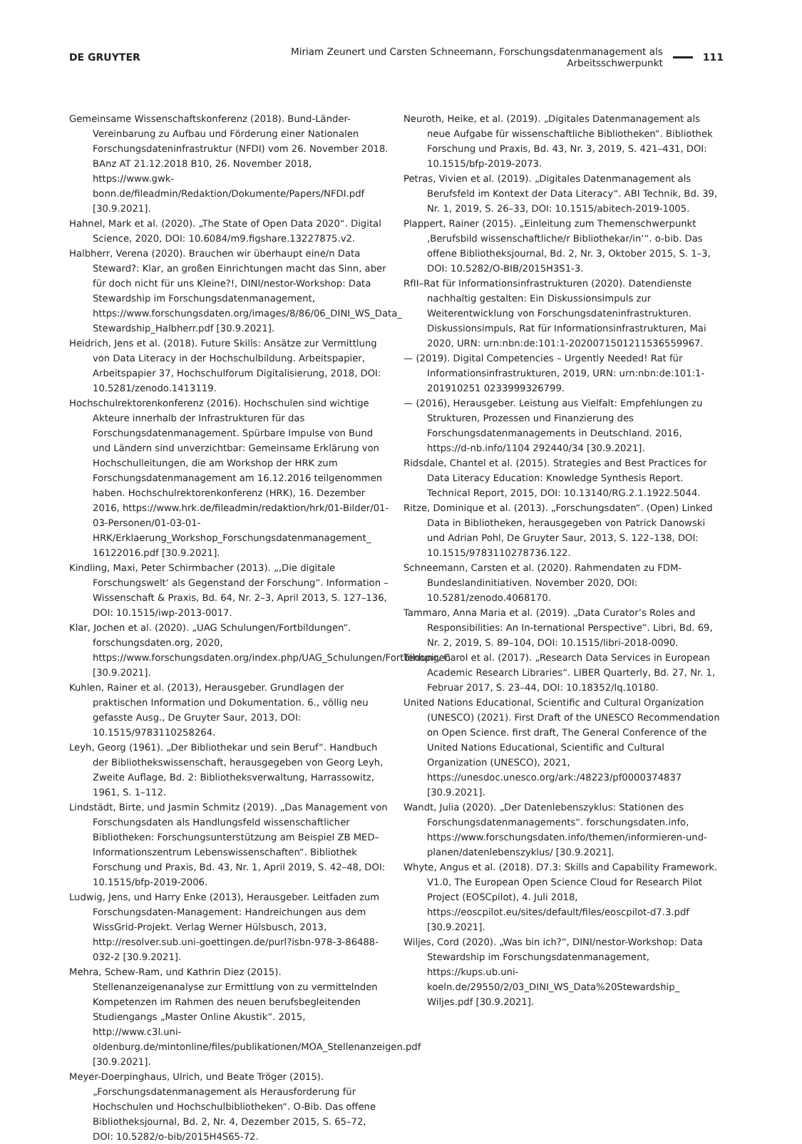DE GRUYTER Miriam Zeunert und Carsten Schneemann, Forschungsdatenmanagement als Arbeitsschwerpunkt 111
Gemeinsame Wissenschaftskonferenz (2018). Bund-Länder-Vereinbarung zu Aufbau und Förderung einer Nationalen Forschungsdateninfrastruktur (NFDI) vom 26. November 2018. BAnz AT 21.12.2018 B10, 26. November 2018, https://www.gwk-bonn.de/fileadmin/Redaktion/Dokumente/Papers/NFDI.pdf [30.9.2021].
Hahnel, Mark et al. (2020). „The State of Open Data 2020“. Digital Science, 2020, DOI: 10.6084/m9.figshare.13227875.v2.
Halbherr, Verena (2020). Brauchen wir überhaupt eine/n Data Steward?: Klar, an großen Einrichtungen macht das Sinn, aber für doch nicht für uns Kleine?!, DINI/nestor-Workshop: Data Stewardship im Forschungsdatenmanagement, https://www.forschungsdaten.org/images/8/86/06_DINI_WS_Data_ Stewardship_Halbherr.pdf [30.9.2021].
Heidrich, Jens et al. (2018). Future Skills: Ansätze zur Vermittlung von Data Literacy in der Hochschulbildung. Arbeitspapier, Arbeitspapier 37, Hochschulforum Digitalisierung, 2018, DOI: 10.5281/zenodo.1413119.
Hochschulrektorenkonferenz (2016). Hochschulen sind wichtige Akteure innerhalb der Infrastrukturen für das Forschungsdatenmanagement. Spürbare Impulse von Bund und Ländern sind unverzichtbar: Gemeinsame Erklärung von Hochschulleitungen, die am Workshop der HRK zum Forschungsdatenmanagement am 16.12.2016 teilgenommen haben. Hochschulrektorenkonferenz (HRK), 16. Dezember 2016, https://www.hrk.de/fileadmin/redaktion/hrk/01-Bilder/01-03-Personen/01-03-01-HRK/Erklaerung_Workshop_Forschungsdatenmanagement_ 16122016.pdf [30.9.2021].
Kindling, Maxi, Peter Schirmbacher (2013). „‚Die digitale Forschungswelt‘ als Gegenstand der Forschung“. Information – Wissenschaft & Praxis, Bd. 64, Nr. 2–3, April 2013, S. 127–136, DOI: 10.1515/iwp-2013-0017.
Klar, Jochen et al. (2020). „UAG Schulungen/Fortbildungen“. forschungsdaten.org, 2020, https://www.forschungsdaten.org/index.php/UAG_Schulungen/Fortbildungen [30.9.2021].
Kuhlen, Rainer et al. (2013), Herausgeber. Grundlagen der praktischen Information und Dokumentation. 6., völlig neu gefasste Ausg., De Gruyter Saur, 2013, DOI: 10.1515/9783110258264.
Leyh, Georg (1961). „Der Bibliothekar und sein Beruf“. Handbuch der Bibliothekswissenschaft, herausgegeben von Georg Leyh, Zweite Auflage, Bd. 2: Bibliotheksverwaltung, Harrassowitz, 1961, S. 1–112.
Lindstädt, Birte, und Jasmin Schmitz (2019). „Das Management von Forschungsdaten als Handlungsfeld wissenschaftlicher Bibliotheken: Forschungsunterstützung am Beispiel ZB MED–Informationszentrum Lebenswissenschaften“. Bibliothek Forschung und Praxis, Bd. 43, Nr. 1, April 2019, S. 42–48, DOI: 10.1515/bfp-2019-2006.
Ludwig, Jens, und Harry Enke (2013), Herausgeber. Leitfaden zum Forschungsdaten-Management: Handreichungen aus dem WissGrid-Projekt. Verlag Werner Hülsbusch, 2013, http://resolver.sub.uni-goettingen.de/purl?isbn-978-3-86488-032-2 [30.9.2021].
Mehra, Schew-Ram, und Kathrin Diez (2015). Stellenanzeigenanalyse zur Ermittlung von zu vermittelnden Kompetenzen im Rahmen des neuen berufsbegleitenden Studiengangs „Master Online Akustik“. 2015, http://www.c3l.uni-oldenburg.de/mintonline/files/publikationen/MOA_Stellenanzeigen.pdf [30.9.2021].
Meyer-Doerpinghaus, Ulrich, und Beate Tröger (2015). „Forschungsdatenmanagement als Herausforderung für Hochschulen und Hochschulbibliotheken“. O-Bib. Das offene Bibliotheksjournal, Bd. 2, Nr. 4, Dezember 2015, S. 65–72, DOI: 10.5282/o-bib/2015H4S65-72.
Neuroth, Heike, et al. (2019). „Digitales Datenmanagement als neue Aufgabe für wissenschaftliche Bibliotheken“. Bibliothek Forschung und Praxis, Bd. 43, Nr. 3, 2019, S. 421–431, DOI: 10.1515/bfp-2019-2073.
Petras, Vivien et al. (2019). „Digitales Datenmanagement als Berufsfeld im Kontext der Data Literacy“. ABI Technik, Bd. 39, Nr. 1, 2019, S. 26–33, DOI: 10.1515/abitech-2019-1005.
Plappert, Rainer (2015). „Einleitung zum Themenschwerpunkt ‚Berufsbild wissenschaftliche/r Bibliothekar/in‘“. o-bib. Das offene Bibliotheksjournal, Bd. 2, Nr. 3, Oktober 2015, S. 1–3, DOI: 10.5282/O-BIB/2015H3S1-3.
RfII–Rat für Informationsinfrastrukturen (2020). Datendienste nachhaltig gestalten: Ein Diskussionsimpuls zur Weiterentwicklung von Forschungsdateninfrastrukturen. Diskussionsimpuls, Rat für Informationsinfrastrukturen, Mai 2020, URN: urn:nbn:de:101:1-2020071501211536559967.
— (2019). Digital Competencies – Urgently Needed! Rat für Informationsinfrastrukturen, 2019, URN: urn:nbn:de:101:1-201910251 0233999326799.
— (2016), Herausgeber. Leistung aus Vielfalt: Empfehlungen zu Strukturen, Prozessen und Finanzierung des Forschungsdatenmanagements in Deutschland. 2016, https://d-nb.info/1104 292440/34 [30.9.2021].
Ridsdale, Chantel et al. (2015). Strategies and Best Practices for Data Literacy Education: Knowledge Synthesis Report. Technical Report, 2015, DOI: 10.13140/RG.2.1.1922.5044.
Ritze, Dominique et al. (2013). „Forschungsdaten“. (Open) Linked Data in Bibliotheken, herausgegeben von Patrick Danowski und Adrian Pohl, De Gruyter Saur, 2013, S. 122–138, DOI: 10.1515/9783110278736.122.
Schneemann, Carsten et al. (2020). Rahmendaten zu FDM-Bundeslandinitiativen. November 2020, DOI: 10.5281/zenodo.4068170.
Tammaro, Anna Maria et al. (2019). „Data Curator’s Roles and Responsibilities: An In-ternational Perspective“. Libri, Bd. 69, Nr. 2, 2019, S. 89–104, DOI: 10.1515/libri-2018-0090.
Tenopir, Carol et al. (2017). „Research Data Services in European Academic Research Libraries“. LIBER Quarterly, Bd. 27, Nr. 1, Februar 2017, S. 23–44, DOI: 10.18352/lq.10180.
United Nations Educational, Scientific and Cultural Organization (UNESCO) (2021). First Draft of the UNESCO Recommendation on Open Science. first draft, The General Conference of the United Nations Educational, Scientific and Cultural Organization (UNESCO), 2021, https://unesdoc.unesco.org/ark:/48223/pf0000374837 [30.9.2021].
Wandt, Julia (2020). „Der Datenlebenszyklus: Stationen des Forschungsdatenmanagements“. forschungsdaten.info, https://www.forschungsdaten.info/themen/informieren-und-planen/datenlebenszyklus/ [30.9.2021].
Whyte, Angus et al. (2018). D7.3: Skills and Capability Framework. V1.0, The European Open Science Cloud for Research Pilot Project (EOSCpilot), 4. Juli 2018, https://eoscpilot.eu/sites/default/files/eoscpilot-d7.3.pdf [30.9.2021].
Wiljes, Cord (2020). „Was bin ich?“, DINI/nestor-Workshop: Data Stewardship im Forschungsdatenmanagement, https://kups.ub.uni-koeln.de/29550/2/03_DINI_WS_Data%20Stewardship_ Wiljes.pdf [30.9.2021].